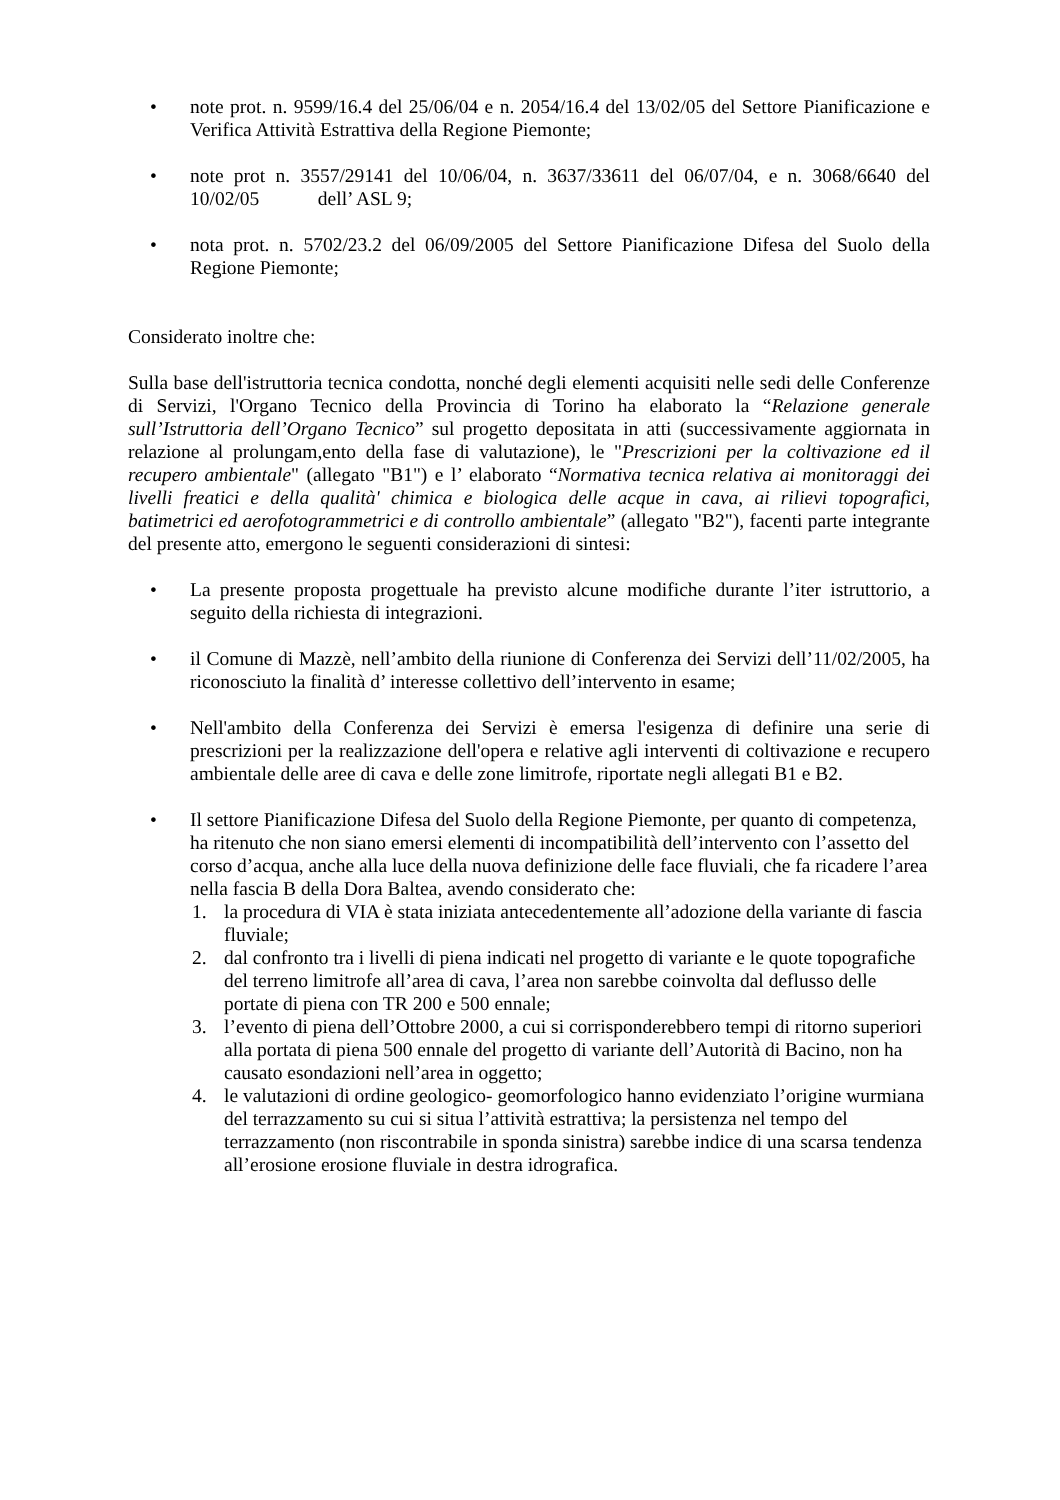• note prot. n. 9599/16.4 del 25/06/04 e n. 2054/16.4 del 13/02/05 del Settore Pianificazione e Verifica Attività Estrattiva della Regione Piemonte;
• note prot n. 3557/29141 del 10/06/04, n. 3637/33611 del 06/07/04, e n. 3068/6640 del 10/02/05 dell’ ASL 9;
• nota prot. n. 5702/23.2 del 06/09/2005 del Settore Pianificazione Difesa del Suolo della Regione Piemonte;
Considerato inoltre che:
Sulla base dell'istruttoria tecnica condotta, nonché degli elementi acquisiti nelle sedi delle Conferenze di Servizi, l'Organo Tecnico della Provincia di Torino ha elaborato la “Relazione generale sull’Istruttoria dell’Organo Tecnico” sul progetto depositata in atti (successivamente aggiornata in relazione al prolungam,ento della fase di valutazione), le "Prescrizioni per la coltivazione ed il recupero ambientale" (allegato "B1") e l’ elaborato “Normativa tecnica relativa ai monitoraggi dei livelli freatici e della qualità' chimica e biologica delle acque in cava, ai rilievi topografici, batimetrici ed aerofotogrammetrici e di controllo ambientale” (allegato "B2"), facenti parte integrante del presente atto, emergono le seguenti considerazioni di sintesi:
• La presente proposta progettuale ha previsto alcune modifiche durante l’iter istruttorio, a seguito della richiesta di integrazioni.
• il Comune di Mazzè, nell’ambito della riunione di Conferenza dei Servizi dell’11/02/2005, ha riconosciuto la finalità d’ interesse collettivo dell’intervento in esame;
• Nell'ambito della Conferenza dei Servizi è emersa l'esigenza di definire una serie di prescrizioni per la realizzazione dell'opera e relative agli interventi di coltivazione e recupero ambientale delle aree di cava e delle zone limitrofe, riportate negli allegati B1 e B2.
• Il settore Pianificazione Difesa del Suolo della Regione Piemonte, per quanto di competenza, ha ritenuto che non siano emersi elementi di incompatibilità dell’intervento con l’assetto del corso d’acqua, anche alla luce della nuova definizione delle face fluviali, che fa ricadere l’area nella fascia B della Dora Baltea, avendo considerato che:
1. la procedura di VIA è stata iniziata antecedentemente all’adozione della variante di fascia fluviale;
2. dal confronto tra i livelli di piena indicati nel progetto di variante e le quote topografiche del terreno limitrofe all’area di cava, l’area non sarebbe coinvolta dal deflusso delle portate di piena con TR 200 e 500 ennale;
3. l’evento di piena dell’Ottobre 2000, a cui si corrisponderebbero tempi di ritorno superiori alla portata di piena 500 ennale del progetto di variante dell’Autorità di Bacino, non ha causato esondazioni nell’area in oggetto;
4. le valutazioni di ordine geologico- geomorfologico hanno evidenziato l’origine wurmiana del terrazzamento su cui si situa l’attività estrattiva; la persistenza nel tempo del terrazzamento (non riscontrabile in sponda sinistra) sarebbe indice di una scarsa tendenza all’erosione erosione fluviale in destra idrografica.